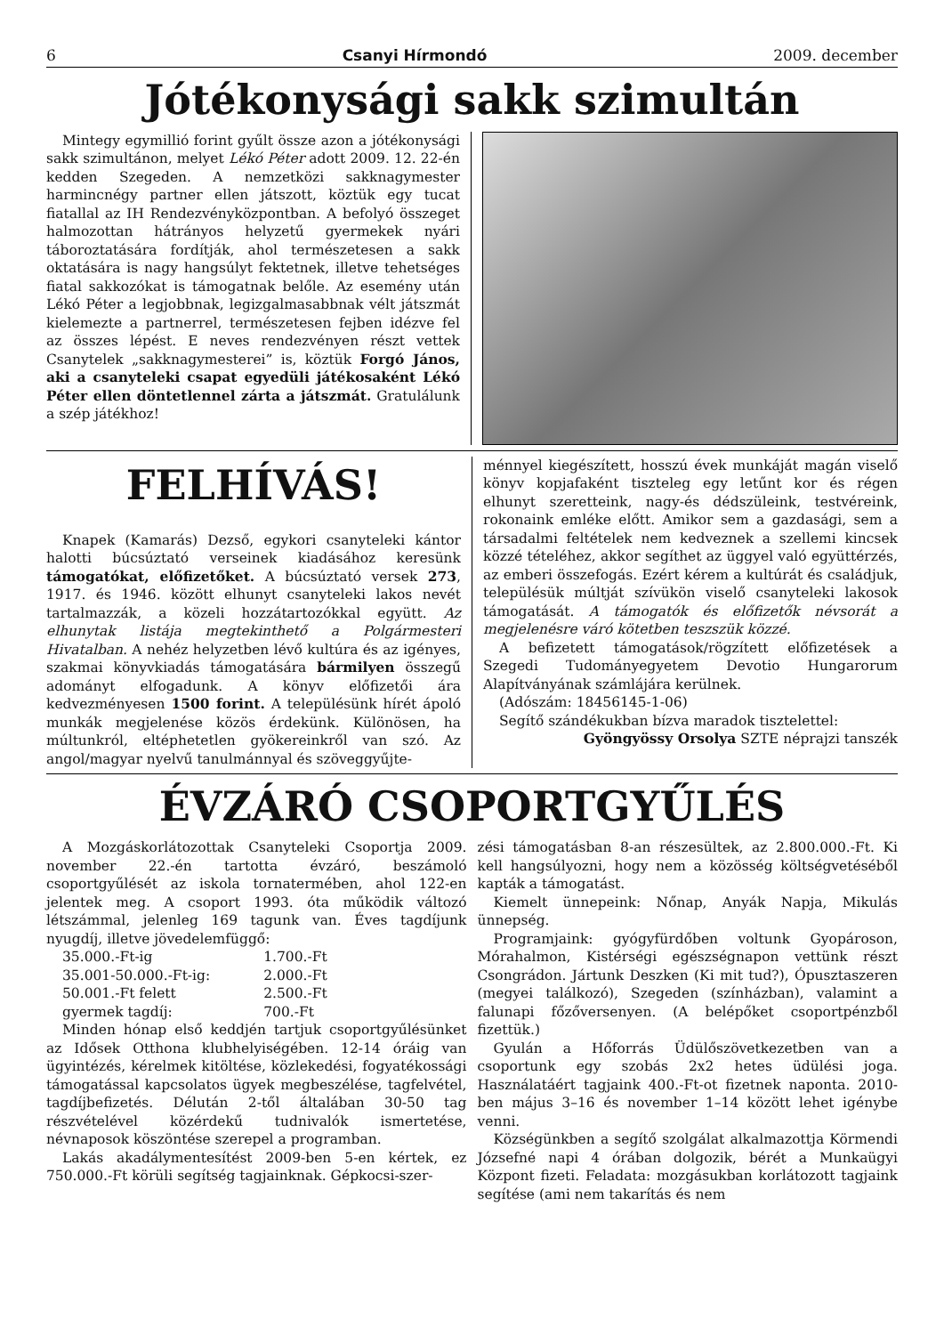6 Csanyi Hírmondó 2009. december
Jótékonysági sakk szimultán
Mintegy egymillió forint gyűlt össze azon a jótékonysági sakk szimultánon, melyet Lékó Péter adott 2009. 12. 22-én kedden Szegeden. A nemzetközi sakknagymester harmincnégy partner ellen játszott, köztük egy tucat fiatallal az IH Rendezvényközpontban. A befolyó összeget halmozottan hátrányos helyzetű gyermekek nyári táboroztatására fordítják, ahol természetesen a sakk oktatására is nagy hangsúlyt fektetnek, illetve tehetséges fiatal sakkozókat is támogatnak belőle. Az esemény után Lékó Péter a legjobbnak, legizgalmasabbnak vélt játszmát kielemezte a partnerrel, természetesen fejben idézve fel az összes lépést. E neves rendezvényen részt vettek Csanytelek „sakknagymesterei” is, köztük Forgó János, aki a csanyteleki csapat egyedüli játékosaként Lékó Péter ellen döntetlennel zárta a játszmát. Gratulálunk a szép játékhoz!
FELHÍVÁS!
Knapek (Kamarás) Dezső, egykori csanyteleki kántor halotti búcsúztató verseinek kiadásához keresünk támogatókat, előfizetőket. A búcsúztató versek 273, 1917. és 1946. között elhunyt csanyteleki lakos nevét tartalmazzák, a közeli hozzátartozókkal együtt. Az elhunytak listája megtekinthető a Polgármesteri Hivatalban. A nehéz helyzetben lévő kultúra és az igényes, szakmai könyvkiadás támogatására bármilyen összegű adományt elfogadunk. A könyv előfizetői ára kedvezményesen 1500 forint. A településünk hírét ápoló munkák megjelenése közös érdekünk. Különösen, ha múltunkról, eltéphetetlen gyökereinkről van szó. Az angol/magyar nyelvű tanulmánnyal és szöveggyűjte-
ménnyel kiegészített, hosszú évek munkáját magán viselő könyv kopjafaként tiszteleg egy letűnt kor és régen elhunyt szeretteink, nagy-és dédszüleink, testvéreink, rokonaink emléke előtt. Amikor sem a gazdasági, sem a társadalmi feltételek nem kedveznek a szellemi kincsek közzé tételéhez, akkor segíthet az üggyel való együttérzés, az emberi összefogás. Ezért kérem a kultúrát és családjuk, településük múltját szívükön viselő csanyteleki lakosok támogatását. A támogatók és előfizetők névsorát a megjelenésre váró kötetben teszszük közzé.
A befizetett támogatások/rögzített előfizetések a Szegedi Tudományegyetem Devotio Hungarorum Alapítványának számlájára kerülnek.
(Adószám: 18456145-1-06)
Segítő szándékukban bízva maradok tisztelettel:
Gyöngyössy Orsolya SZTE néprajzi tanszék
ÉVZÁRÓ CSOPORTGYŰLÉS
A Mozgáskorlátozottak Csanyteleki Csoportja 2009. november 22.-én tartotta évzáró, beszámoló csoportgyűlését az iskola tornatermében, ahol 122-en jelentek meg. A csoport 1993. óta működik változó létszámmal, jelenleg 169 tagunk van. Éves tagdíjunk nyugdíj, illetve jövedelemfüggő:
| 35.000.-Ft-ig | 1.700.-Ft |
| 35.001-50.000.-Ft-ig: | 2.000.-Ft |
| 50.001.-Ft felett | 2.500.-Ft |
| gyermek tagdíj: | 700.-Ft |
Minden hónap első keddjén tartjuk csoportgyűlésünket az Idősek Otthona klubhelyiségében. 12-14 óráig van ügyintézés, kérelmek kitöltése, közlekedési, fogyatékossági támogatással kapcsolatos ügyek megbeszélése, tagfelvétel, tagdíjbefizetés. Délután 2-től általában 30-50 tag részvételével közérdekű tudnivalók ismertetése, névnaposok köszöntése szerepel a programban.
Lakás akadálymentesítést 2009-ben 5-en kértek, ez 750.000.-Ft körüli segítség tagjainknak. Gépkocsi-szer-
zési támogatásban 8-an részesültek, az 2.800.000.-Ft. Ki kell hangsúlyozni, hogy nem a közösség költségvetéséből kapták a támogatást.
Kiemelt ünnepeink: Nőnap, Anyák Napja, Mikulás ünnepség.
Programjaink: gyógyfürdőben voltunk Gyopároson, Mórahalmon, Kistérségi egészségnapon vettünk részt Csongrádon. Jártunk Deszken (Ki mit tud?), Ópusztaszeren (megyei találkozó), Szegeden (színházban), valamint a falunapi főzőversenyen. (A belépőket csoportpénzből fizettük.)
Gyulán a Hőforrás Üdülőszövetkezetben van a csoportunk egy szobás 2x2 hetes üdülési joga. Használatáért tagjaink 400.-Ft-ot fizetnek naponta. 2010-ben május 3–16 és november 1–14 között lehet igénybe venni.
Községünkben a segítő szolgálat alkalmazottja Körmendi Józsefné napi 4 órában dolgozik, bérét a Munkaügyi Központ fizeti. Feladata: mozgásukban korlátozott tagjaink segítése (ami nem takarítás és nem